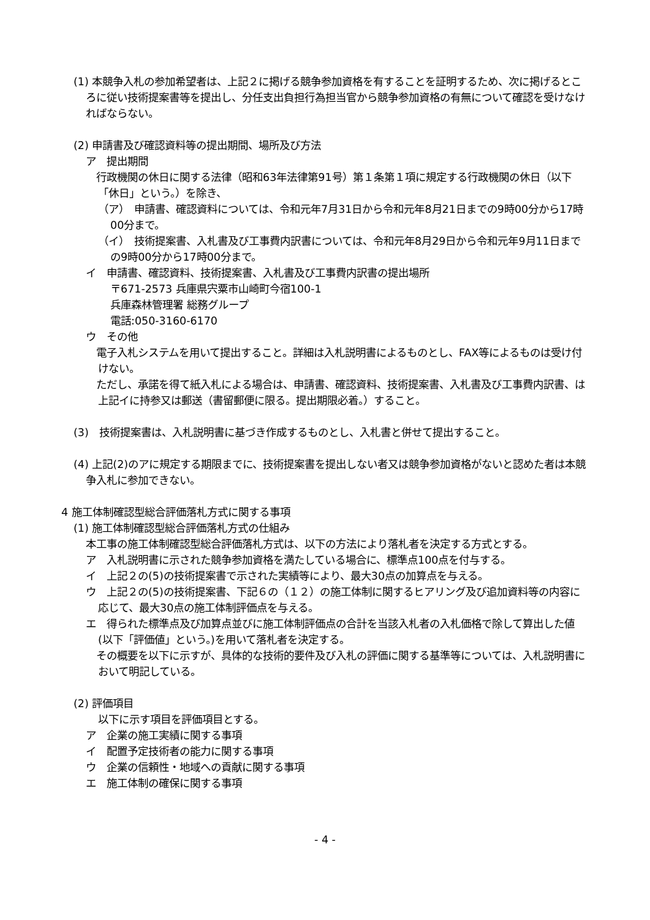(1) 本競争入札の参加希望者は、上記２に掲げる競争参加資格を有することを証明するため、次に掲げるところに従い技術提案書等を提出し、分任支出負担行為担当官から競争参加資格の有無について確認を受けなければならない。
(2) 申請書及び確認資料等の提出期間、場所及び方法
ア　提出期間
　行政機関の休日に関する法律（昭和63年法律第91号）第１条第１項に規定する行政機関の休日（以下「休日」という。）を除き、
（ア）　申請書、確認資料については、令和元年7月31日から令和元年8月21日までの9時00分から17時00分まで。
（イ）　技術提案書、入札書及び工事費内訳書については、令和元年8月29日から令和元年9月11日までの9時00分から17時00分まで。
イ　申請書、確認資料、技術提案書、入札書及び工事費内訳書の提出場所
〒671-2573 兵庫県宍粟市山崎町今宿100-1
兵庫森林管理署 総務グループ
電話:050-3160-6170
ウ　その他
　電子入札システムを用いて提出すること。詳細は入札説明書によるものとし、FAX等によるものは受け付けない。
　ただし、承諾を得て紙入札による場合は、申請書、確認資料、技術提案書、入札書及び工事費内訳書、は上記イに持参又は郵送（書留郵便に限る。提出期限必着。）すること。
(3)　技術提案書は、入札説明書に基づき作成するものとし、入札書と併せて提出すること。
(4) 上記(2)のアに規定する期限までに、技術提案書を提出しない者又は競争参加資格がないと認めた者は本競争入札に参加できない。
4 施工体制確認型総合評価落札方式に関する事項
(1) 施工体制確認型総合評価落札方式の仕組み
本工事の施工体制確認型総合評価落札方式は、以下の方法により落札者を決定する方式とする。
ア　入札説明書に示された競争参加資格を満たしている場合に、標準点100点を付与する。
イ　上記２の(5)の技術提案書で示された実績等により、最大30点の加算点を与える。
ウ　上記２の(5)の技術提案書、下記６の（１２）の施工体制に関するヒアリング及び追加資料等の内容に応じて、最大30点の施工体制評価点を与える。
エ　得られた標準点及び加算点並びに施工体制評価点の合計を当該入札者の入札価格で除して算出した値(以下「評価値」という。)を用いて落札者を決定する。
　その概要を以下に示すが、具体的な技術的要件及び入札の評価に関する基準等については、入札説明書において明記している。
(2) 評価項目
以下に示す項目を評価項目とする。
ア　企業の施工実績に関する事項
イ　配置予定技術者の能力に関する事項
ウ　企業の信頼性・地域への貢献に関する事項
エ　施工体制の確保に関する事項
- 4 -